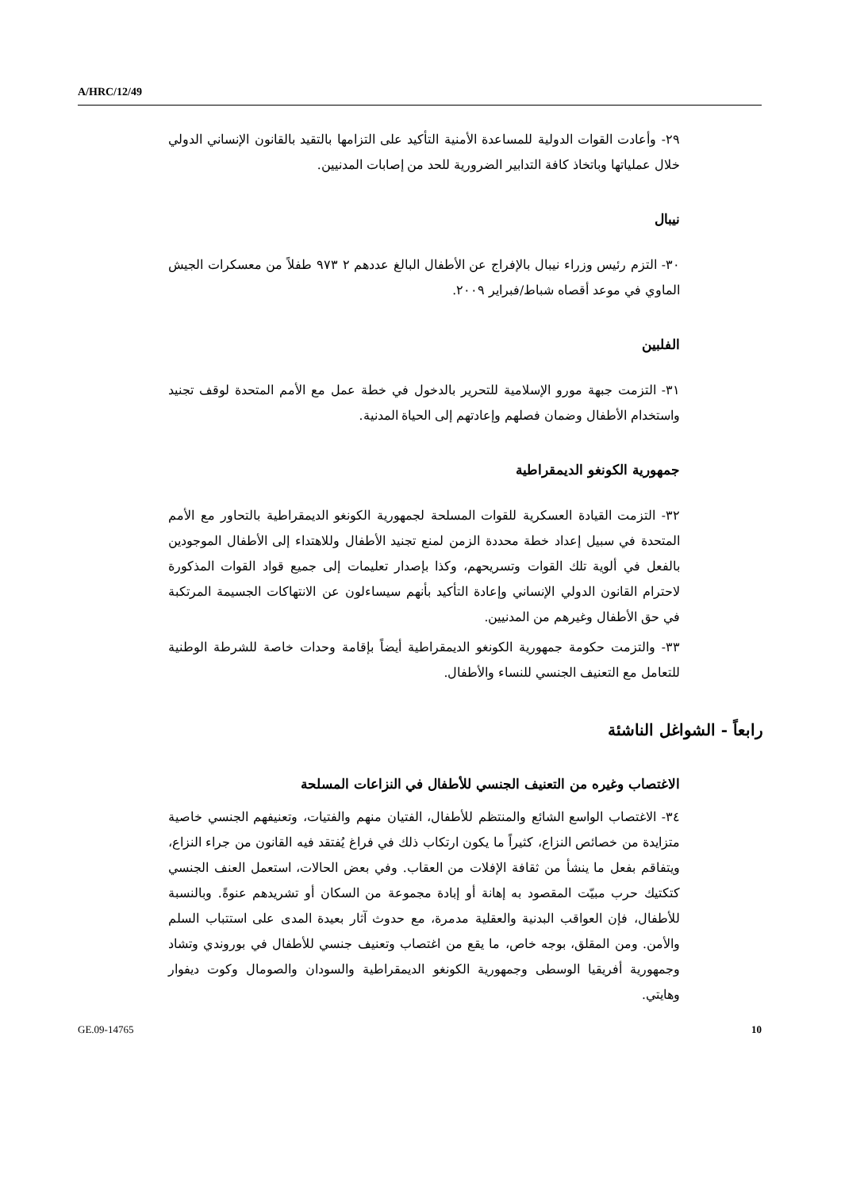A/HRC/12/49
٢٩- وأعادت القوات الدولية للمساعدة الأمنية التأكيد على التزامها بالتقيد بالقانون الإنساني الدولي خلال عملياتها وباتخاذ كافة التدابير الضرورية للحد من إصابات المدنيين.
نيبال
٣٠- التزم رئيس وزراء نيبال بالإفراج عن الأطفال البالغ عددهم ٢ ٩٧٣ طفلاً من معسكرات الجيش الماوي في موعد أقصاه شباط/فبراير ٢٠٠٩.
الفلبين
٣١- التزمت جبهة مورو الإسلامية للتحرير بالدخول في خطة عمل مع الأمم المتحدة لوقف تجنيد واستخدام الأطفال وضمان فصلهم وإعادتهم إلى الحياة المدنية.
جمهورية الكونغو الديمقراطية
٣٢- التزمت القيادة العسكرية للقوات المسلحة لجمهورية الكونغو الديمقراطية بالتحاور مع الأمم المتحدة في سبيل إعداد خطة محددة الزمن لمنع تجنيد الأطفال وللاهتداء إلى الأطفال الموجودين بالفعل في ألوية تلك القوات وتسريحهم، وكذا بإصدار تعليمات إلى جميع قواد القوات المذكورة لاحترام القانون الدولي الإنساني وإعادة التأكيد بأنهم سيساءلون عن الانتهاكات الجسيمة المرتكبة في حق الأطفال وغيرهم من المدنيين.
٣٣- والتزمت حكومة جمهورية الكونغو الديمقراطية أيضاً بإقامة وحدات خاصة للشرطة الوطنية للتعامل مع التعنيف الجنسي للنساء والأطفال.
رابعاً - الشواغل الناشئة
الاغتصاب وغيره من التعنيف الجنسي للأطفال في النزاعات المسلحة
٣٤- الاغتصاب الواسع الشائع والمنتظم للأطفال، الفتيان منهم والفتيات، وتعنيفهم الجنسي خاصية متزايدة من خصائص النزاع، كثيراً ما يكون ارتكاب ذلك في فراغ يُفتقد فيه القانون من جراء النزاع، ويتفاقم بفعل ما ينشأ من ثقافة الإفلات من العقاب. وفي بعض الحالات، استعمل العنف الجنسي كتكتيك حرب مبيّت المقصود به إهانة أو إبادة مجموعة من السكان أو تشريدهم عنوةً. وبالنسبة للأطفال، فإن العواقب البدنية والعقلية مدمرة، مع حدوث آثار بعيدة المدى على استتباب السلم والأمن. ومن المقلق، بوجه خاص، ما يقع من اغتصاب وتعنيف جنسي للأطفال في بوروندي وتشاد وجمهورية أفريقيا الوسطى وجمهورية الكونغو الديمقراطية والسودان والصومال وكوت ديفوار وهايتي.
GE.09-14765 10